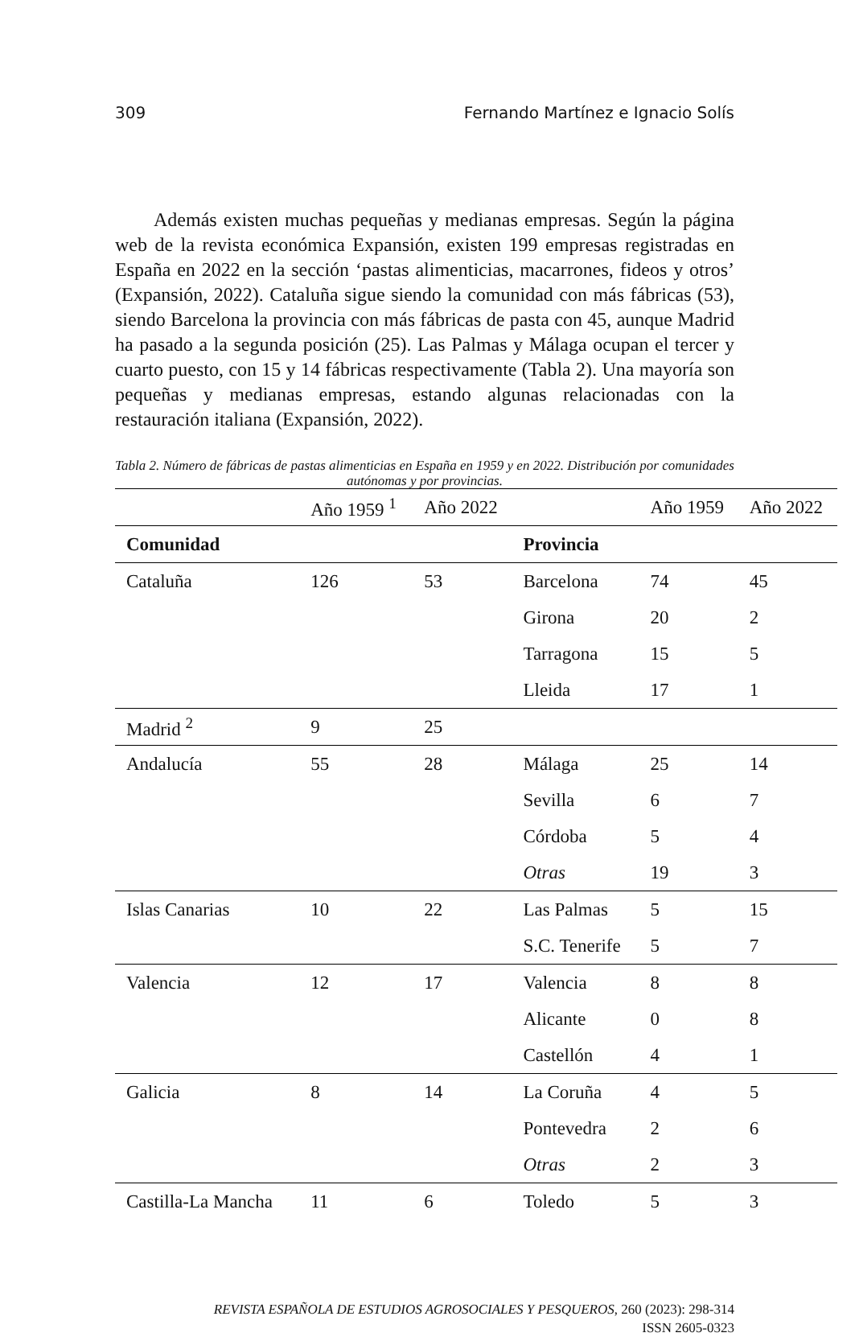309 Fernando Martínez e Ignacio Solís
Además existen muchas pequeñas y medianas empresas. Según la página web de la revista económica Expansión, existen 199 empresas registradas en España en 2022 en la sección ‘pastas alimenticias, macarrones, fideos y otros’ (Expansión, 2022). Cataluña sigue siendo la comunidad con más fábricas (53), siendo Barcelona la provincia con más fábricas de pasta con 45, aunque Madrid ha pasado a la segunda posición (25). Las Palmas y Málaga ocupan el tercer y cuarto puesto, con 15 y 14 fábricas respectivamente (Tabla 2). Una mayoría son pequeñas y medianas empresas, estando algunas relacionadas con la restauración italiana (Expansión, 2022).
Tabla 2. Número de fábricas de pastas alimenticias en España en 1959 y en 2022. Distribución por comunidades autónomas y por provincias.
| | Año 1959 <sup>1</sup> | Año 2022 | | Año 1959 | Año 2022 |
| --- | --- | --- | --- | --- | --- |
| Comunidad | | | Provincia | | |
| Cataluña | 126 | 53 | Barcelona | 74 | 45 |
| | | | Girona | 20 | 2 |
| | | | Tarragona | 15 | 5 |
| | | | Lleida | 17 | 1 |
| Madrid <sup>2</sup> | 9 | 25 | | | |
| Andalucía | 55 | 28 | Málaga | 25 | 14 |
| | | | Sevilla | 6 | 7 |
| | | | Córdoba | 5 | 4 |
| | | | Otras | 19 | 3 |
| Islas Canarias | 10 | 22 | Las Palmas | 5 | 15 |
| | | | S.C. Tenerife | 5 | 7 |
| Valencia | 12 | 17 | Valencia | 8 | 8 |
| | | | Alicante | 0 | 8 |
| | | | Castellón | 4 | 1 |
| Galicia | 8 | 14 | La Coruña | 4 | 5 |
| | | | Pontevedra | 2 | 6 |
| | | | Otras | 2 | 3 |
| Castilla-La Mancha | 11 | 6 | Toledo | 5 | 3 |
REVISTA ESPAÑOLA DE ESTUDIOS AGROSOCIALES Y PESQUEROS, 260 (2023): 298-314
ISSN 2605-0323